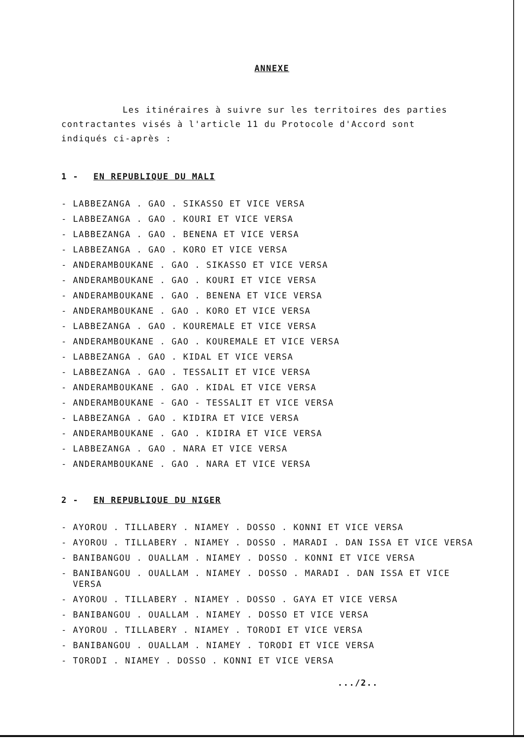ANNEXE
Les itinéraires à suivre sur les territoires des parties
contractantes visés à l'article 11 du Protocole d'Accord sont
indiqués ci-après :
1 - EN REPUBLIQUE DU MALI
- LABBEZANGA . GAO . SIKASSO ET VICE VERSA
- LABBEZANGA . GAO . KOURI ET VICE VERSA
- LABBEZANGA . GAO . BENENA ET VICE VERSA
- LABBEZANGA . GAO . KORO ET VICE VERSA
- ANDERAMBOUKANE . GAO . SIKASSO ET VICE VERSA
- ANDERAMBOUKANE . GAO . KOURI ET VICE VERSA
- ANDERAMBOUKANE . GAO . BENENA ET VICE VERSA
- ANDERAMBOUKANE . GAO . KORO ET VICE VERSA
- LABBEZANGA . GAO . KOUREMALE ET VICE VERSA
- ANDERAMBOUKANE . GAO . KOUREMALE ET VICE VERSA
- LABBEZANGA . GAO . KIDAL ET VICE VERSA
- LABBEZANGA . GAO . TESSALIT ET VICE VERSA
- ANDERAMBOUKANE . GAO . KIDAL ET VICE VERSA
- ANDERAMBOUKANE - GAO - TESSALIT ET VICE VERSA
- LABBEZANGA . GAO . KIDIRA ET VICE VERSA
- ANDERAMBOUKANE . GAO . KIDIRA ET VICE VERSA
- LABBEZANGA . GAO . NARA ET VICE VERSA
- ANDERAMBOUKANE . GAO . NARA ET VICE VERSA
2 - EN REPUBLIQUE DU NIGER
- AYOROU . TILLABERY . NIAMEY . DOSSO . KONNI ET VICE VERSA
- AYOROU . TILLABERY . NIAMEY . DOSSO . MARADI . DAN ISSA ET VICE VERSA
- BANIBANGOU . OUALLAM . NIAMEY . DOSSO . KONNI ET VICE VERSA
- BANIBANGOU . OUALLAM . NIAMEY . DOSSO . MARADI . DAN ISSA ET VICE
VERSA
- AYOROU . TILLABERY . NIAMEY . DOSSO . GAYA ET VICE VERSA
- BANIBANGOU . OUALLAM . NIAMEY . DOSSO ET VICE VERSA
- AYOROU . TILLABERY . NIAMEY . TORODI ET VICE VERSA
- BANIBANGOU . OUALLAM . NIAMEY . TORODI ET VICE VERSA
- TORODI . NIAMEY . DOSSO . KONNI ET VICE VERSA
.../2..